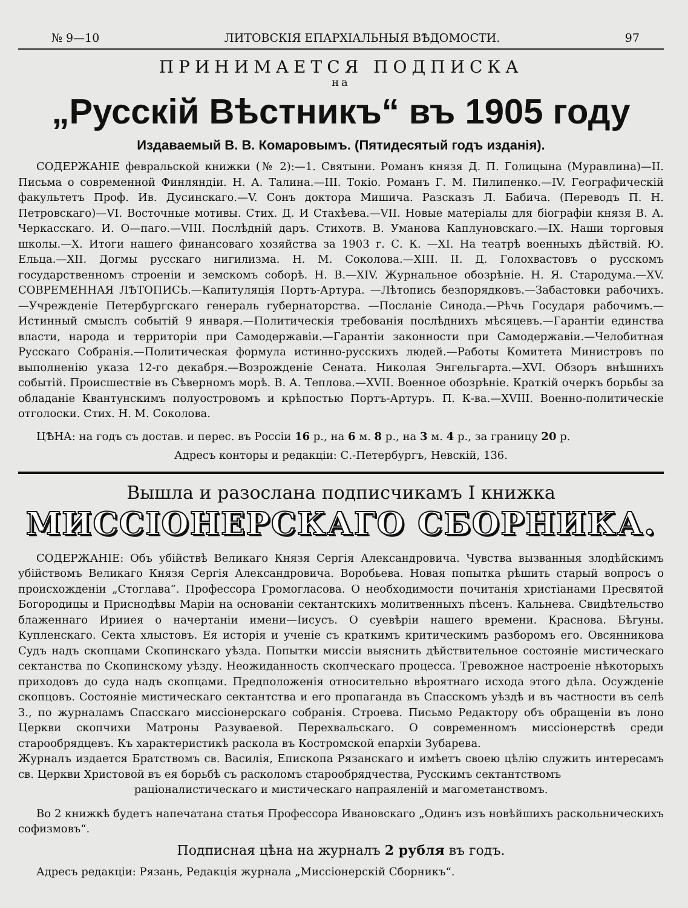№ 9—10 ЛИТОВСКIЯ ЕПАРХIАЛЬНЫЯ ВѢДОМОСТИ. 97
ПРИНИМАЕТСЯ ПОДПИСКА
на
„Русскiй Вѣстникъ“ въ 1905 году
Издаваемый В. В. Комаровымъ. (Пятидесятый годъ изданiя).
СОДЕРЖАНIЕ февральской книжки (№ 2):—1. Святыни. Романъ князя Д. П. Голицына (Муравлина)—II. Письма о современной Финляндiи. Н. А. Талина.—III. Токiо. Романъ Г. М. Пилипенко.—IV. Географическiй факультетъ Проф. Ив. Дусинскаго.—V. Сонъ доктора Мишича. Разсказъ Л. Бабича. (Переводъ П. Н. Петровскаго)—VI. Восточные мотивы. Стих. Д. И Стахѣева.—VII. Новые матерiалы для бiографiи князя В. А. Черкасскаго. И. О—паго.—VIII. Послѣднiй даръ. Стихотв. В. Уманова Каплуновскаго.—IX. Наши торговыя школы.—X. Итоги нашего финансоваго хозяйства за 1903 г. С. К. —XI. На театрѣ военныхъ дѣйствiй. Ю. Ельца.—XII. Догмы русскаго нигилизма. Н. М. Соколова.—XIII. II. Д. Голохвастовъ о русскомъ государственномъ строенiи и земскомъ соборѣ. Н. В.—XIV. Журнальное обозрѣнiе. Н. Я. Стародума.—XV. СОВРЕМЕННАЯ ЛѢТОПИСЬ.—Капитуляцiя Портъ-Артура. —Лѣтопись безпорядковъ.—Забастовки рабочихъ.—Учрежденiе Петербургскаго генераль губернаторства. —Посланiе Синода.—Рѣчь Государя рабочимъ.—Истинный смыслъ событiй 9 января.—Политическiя требованiя послѣднихъ мѣсяцевъ.—Гарантiи единства власти, народа и территорiи при Самодержавiи.—Гарантiи законности при Самодержавiи.—Челобитная Русскаго Собранiя.—Политическая формула истинно-русскихъ людей.—Работы Комитета Министровъ по выполненiю указа 12-го декабря.—Возрожденiе Сената. Николая Энгельгарта.—XVI. Обзоръ внѣшнихъ событiй. Происшествiе въ Сѣверномъ морѣ. В. А. Теплова.—XVII. Военное обозрѣнiе. Краткiй очеркъ борьбы за обладанiе Квантунскимъ полуостровомъ и крѣпостью Портъ-Артуръ. П. К-ва.—XVIII. Военно-политическiе отголоски. Стих. Н. М. Соколова.
ЦѢНА: на годъ съ достав. и перес. въ Россiи 16 р., на 6 м. 8 р., на 3 м. 4 р., за границу 20 р.
Адресъ конторы и редакцiи: С.-Петербургъ, Невскiй, 136.
Вышла и разослана подписчикамъ I книжка
МИССIОНЕРСКАГО СБОРНИКА.
СОДЕРЖАНIЕ: Объ убiйствѣ Великаго Князя Сергiя Александровича. Чувства вызванныя злодѣйскимъ убiйствомъ Великаго Князя Сергiя Александровича. Воробьева. Новая попытка рѣшить старый вопросъ о происхожденiи „Стоглава“. Профессора Громогласова. О необходимости почитанiя христiанами Пресвятой Богородицы и Приснодѣвы Марiи на основанiи сектантскихъ молитвенныхъ пѣсенъ. Кальнева. Свидѣтельство блаженнаго Ирииея о начертанiи имени—Iисусъ. О суевѣрiи нашего времени. Краснова. Бѣгуны. Купленскаго. Секта хлыстовъ. Ея исторiя и ученiе съ краткимъ критическимъ разборомъ его. Овсянникова Судъ надъ скопцами Скопинскаго уѣзда. Попытки миссiи выяснить дѣйствительное состоянiе мистическаго сектанства по Скопинскому уѣзду. Неожиданность скопческаго процесса. Тревожное настроенiе нѣкоторыхъ приходовъ до суда надъ скопцами. Предположенiя относительно вѣроятнаго исхода этого дѣла. Осужденiе скопцовъ. Состоянiе мистическаго сектантства и его пропаганда въ Спасскомъ уѣздѣ и въ частности въ селѣ З., по журналамъ Спасскаго миссiонерскаго собранiя. Строева. Письмо Редактору объ обращенiи въ лоно Церкви скопчихи Матроны Разуваевой. Перехвальскаго. О современномъ миссiонерствѣ среди старообрядцевъ. Къ характеристикѣ раскола въ Костромской епархiи Зубарева.
Журналъ издается Братствомъ св. Василiя, Епископа Рязанскаго и имѣетъ своею цѣлiю служить интересамъ св. Церкви Христовой въ ея борьбѣ съ расколомъ старообрядчества, Русскимъ сектантствомъ
рацiоналистическаго и мистическаго напраяленiй и магометанствомъ.
Во 2 книжкѣ будетъ напечатана статья Профессора Ивановскаго „Одинъ изъ новѣйшихъ раскольническихъ софизмовъ“.
Подписная цѣна на журналъ 2 рубля въ годъ.
Адресъ редакцiи: Рязань, Редакцiя журнала „Миссiонерскiй Сборникъ“.